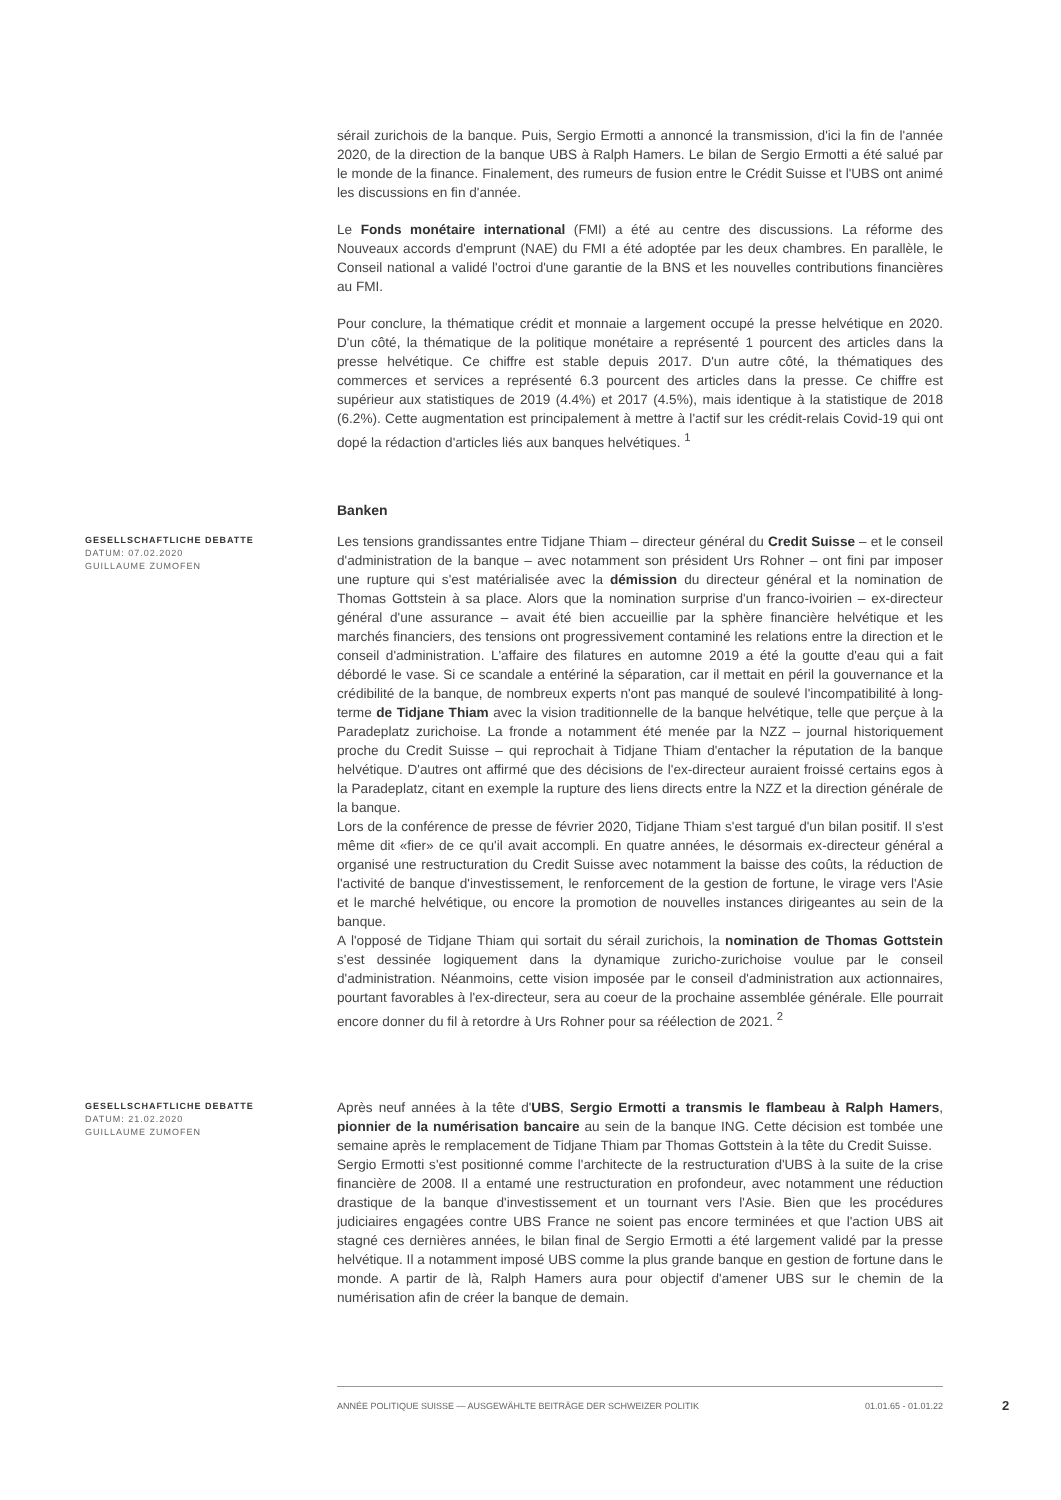sérail zurichois de la banque. Puis, Sergio Ermotti a annoncé la transmission, d'ici la fin de l'année 2020, de la direction de la banque UBS à Ralph Hamers. Le bilan de Sergio Ermotti a été salué par le monde de la finance. Finalement, des rumeurs de fusion entre le Crédit Suisse et l'UBS ont animé les discussions en fin d'année.
Le Fonds monétaire international (FMI) a été au centre des discussions. La réforme des Nouveaux accords d'emprunt (NAE) du FMI a été adoptée par les deux chambres. En parallèle, le Conseil national a validé l'octroi d'une garantie de la BNS et les nouvelles contributions financières au FMI.
Pour conclure, la thématique crédit et monnaie a largement occupé la presse helvétique en 2020. D'un côté, la thématique de la politique monétaire a représenté 1 pourcent des articles dans la presse helvétique. Ce chiffre est stable depuis 2017. D'un autre côté, la thématiques des commerces et services a représenté 6.3 pourcent des articles dans la presse. Ce chiffre est supérieur aux statistiques de 2019 (4.4%) et 2017 (4.5%), mais identique à la statistique de 2018 (6.2%). Cette augmentation est principalement à mettre à l'actif sur les crédit-relais Covid-19 qui ont dopé la rédaction d'articles liés aux banques helvétiques. <sup>1</sup>
Banken
GESELLSCHAFTLICHE DEBATTE
DATUM: 07.02.2020
GUILLAUME ZUMOFEN
Les tensions grandissantes entre Tidjane Thiam – directeur général du Credit Suisse – et le conseil d'administration de la banque – avec notamment son président Urs Rohner – ont fini par imposer une rupture qui s'est matérialisée avec la démission du directeur général et la nomination de Thomas Gottstein à sa place. Alors que la nomination surprise d'un franco-ivoirien – ex-directeur général d'une assurance – avait été bien accueillie par la sphère financière helvétique et les marchés financiers, des tensions ont progressivement contaminé les relations entre la direction et le conseil d'administration. L'affaire des filatures en automne 2019 a été la goutte d'eau qui a fait débordé le vase. Si ce scandale a entériné la séparation, car il mettait en péril la gouvernance et la crédibilité de la banque, de nombreux experts n'ont pas manqué de soulevé l'incompatibilité à long-terme de Tidjane Thiam avec la vision traditionnelle de la banque helvétique, telle que perçue à la Paradeplatz zurichoise. La fronde a notamment été menée par la NZZ – journal historiquement proche du Credit Suisse – qui reprochait à Tidjane Thiam d'entacher la réputation de la banque helvétique. D'autres ont affirmé que des décisions de l'ex-directeur auraient froissé certains egos à la Paradeplatz, citant en exemple la rupture des liens directs entre la NZZ et la direction générale de la banque.
Lors de la conférence de presse de février 2020, Tidjane Thiam s'est targué d'un bilan positif. Il s'est même dit «fier» de ce qu'il avait accompli. En quatre années, le désormais ex-directeur général a organisé une restructuration du Credit Suisse avec notamment la baisse des coûts, la réduction de l'activité de banque d'investissement, le renforcement de la gestion de fortune, le virage vers l'Asie et le marché helvétique, ou encore la promotion de nouvelles instances dirigeantes au sein de la banque.
A l'opposé de Tidjane Thiam qui sortait du sérail zurichois, la nomination de Thomas Gottstein s'est dessinée logiquement dans la dynamique zuricho-zurichoise voulue par le conseil d'administration. Néanmoins, cette vision imposée par le conseil d'administration aux actionnaires, pourtant favorables à l'ex-directeur, sera au coeur de la prochaine assemblée générale. Elle pourrait encore donner du fil à retordre à Urs Rohner pour sa réélection de 2021. <sup>2</sup>
GESELLSCHAFTLICHE DEBATTE
DATUM: 21.02.2020
GUILLAUME ZUMOFEN
Après neuf années à la tête d'UBS, Sergio Ermotti a transmis le flambeau à Ralph Hamers, pionnier de la numérisation bancaire au sein de la banque ING. Cette décision est tombée une semaine après le remplacement de Tidjane Thiam par Thomas Gottstein à la tête du Credit Suisse.
Sergio Ermotti s'est positionné comme l'architecte de la restructuration d'UBS à la suite de la crise financière de 2008. Il a entamé une restructuration en profondeur, avec notamment une réduction drastique de la banque d'investissement et un tournant vers l'Asie. Bien que les procédures judiciaires engagées contre UBS France ne soient pas encore terminées et que l'action UBS ait stagné ces dernières années, le bilan final de Sergio Ermotti a été largement validé par la presse helvétique. Il a notamment imposé UBS comme la plus grande banque en gestion de fortune dans le monde. A partir de là, Ralph Hamers aura pour objectif d'amener UBS sur le chemin de la numérisation afin de créer la banque de demain.
ANNÉE POLITIQUE SUISSE — AUSGEWÄHLTE BEITRÄGE DER SCHWEIZER POLITIK 01.01.65 - 01.01.22
2